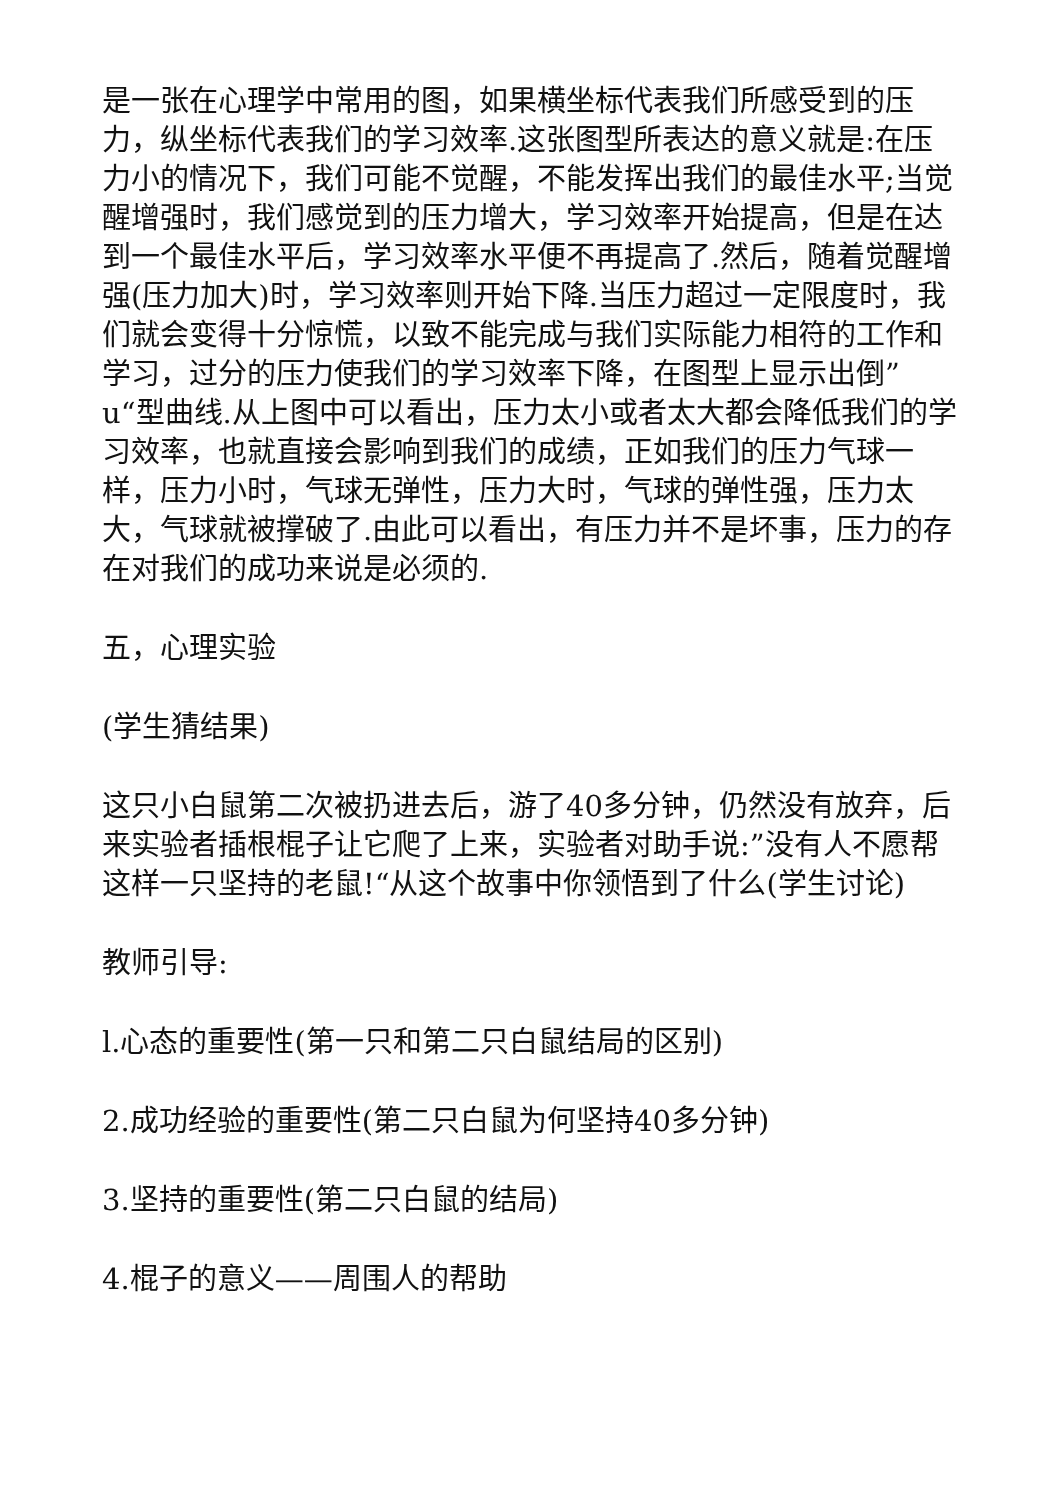是一张在心理学中常用的图，如果横坐标代表我们所感受到的压力，纵坐标代表我们的学习效率.这张图型所表达的意义就是:在压力小的情况下，我们可能不觉醒，不能发挥出我们的最佳水平;当觉醒增强时，我们感觉到的压力增大，学习效率开始提高，但是在达到一个最佳水平后，学习效率水平便不再提高了.然后，随着觉醒增强(压力加大)时，学习效率则开始下降.当压力超过一定限度时，我们就会变得十分惊慌，以致不能完成与我们实际能力相符的工作和学习，过分的压力使我们的学习效率下降，在图型上显示出倒”u“型曲线.从上图中可以看出，压力太小或者太大都会降低我们的学习效率，也就直接会影响到我们的成绩，正如我们的压力气球一样，压力小时，气球无弹性，压力大时，气球的弹性强，压力太大，气球就被撑破了.由此可以看出，有压力并不是坏事，压力的存在对我们的成功来说是必须的.
五，心理实验
(学生猜结果)
这只小白鼠第二次被扔进去后，游了40多分钟，仍然没有放弃，后来实验者插根棍子让它爬了上来，实验者对助手说:”没有人不愿帮这样一只坚持的老鼠!“从这个故事中你领悟到了什么(学生讨论)
教师引导:
l.心态的重要性(第一只和第二只白鼠结局的区别)
2.成功经验的重要性(第二只白鼠为何坚持40多分钟)
3.坚持的重要性(第二只白鼠的结局)
4.棍子的意义——周围人的帮助